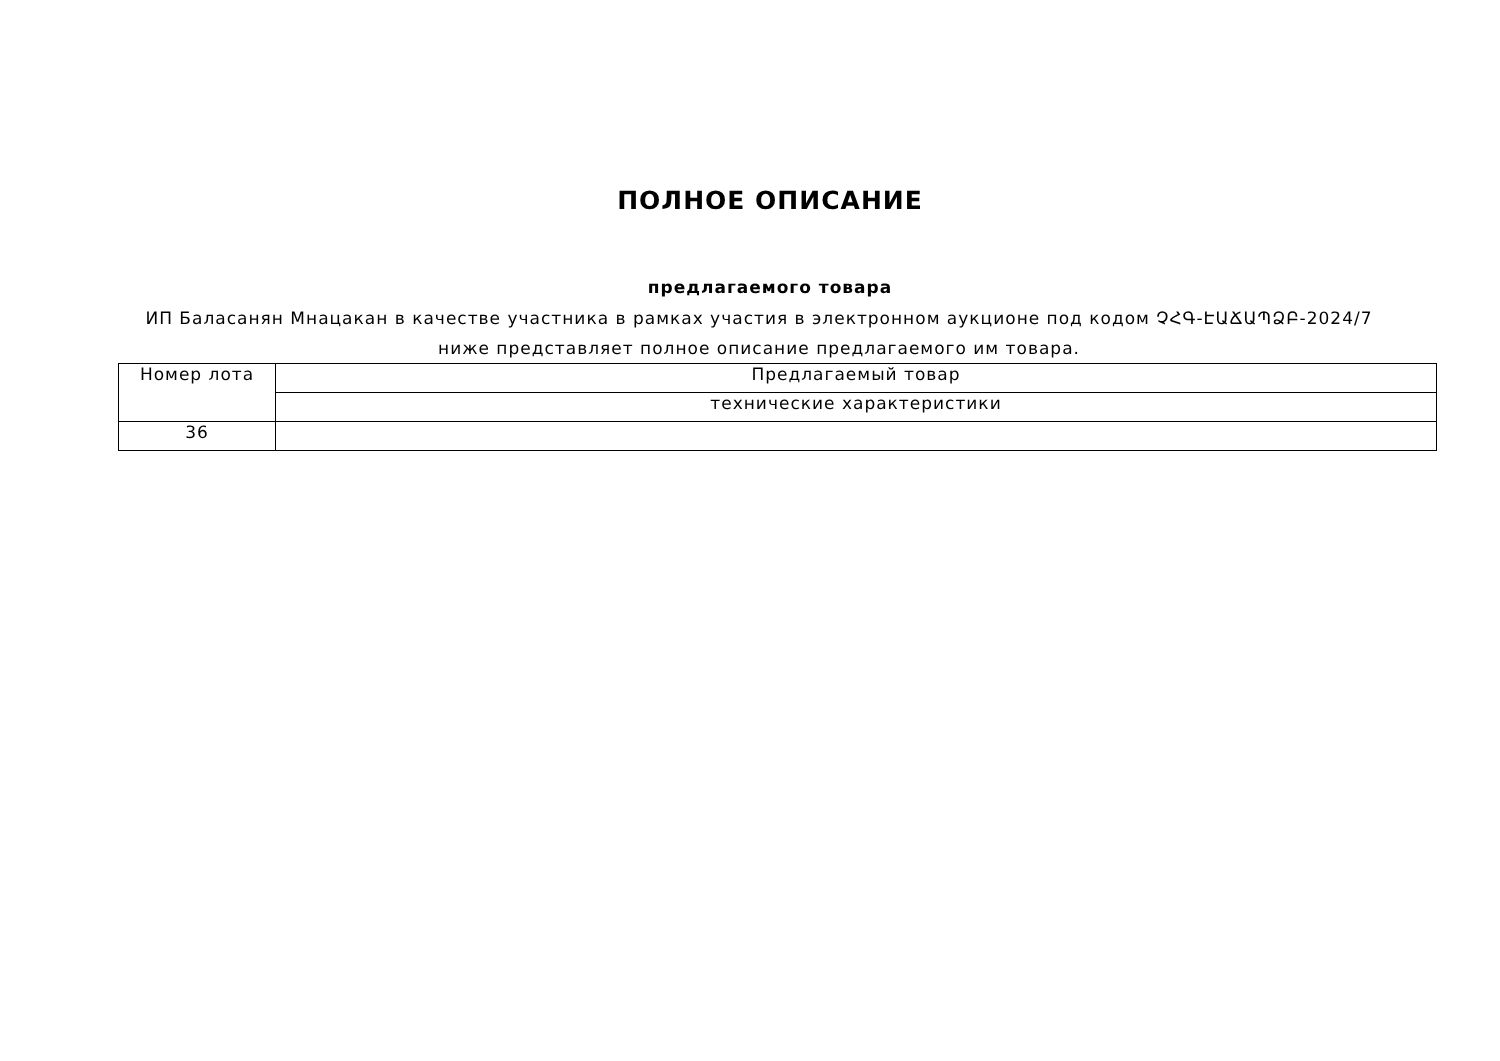ПОЛНОЕ ОПИСАНИЕ
предлагаемого товара
ИП Баласанян Мнацакан в качестве участника в рамках участия в электронном аукционе под кодом ՉՀԳ-ԷԱՃԱՊՁԲ-2024/7 ниже представляет полное описание предлагаемого им товара.
| Номер лота | Предлагаемый товар |
| | технические характеристики |
| 36 | |